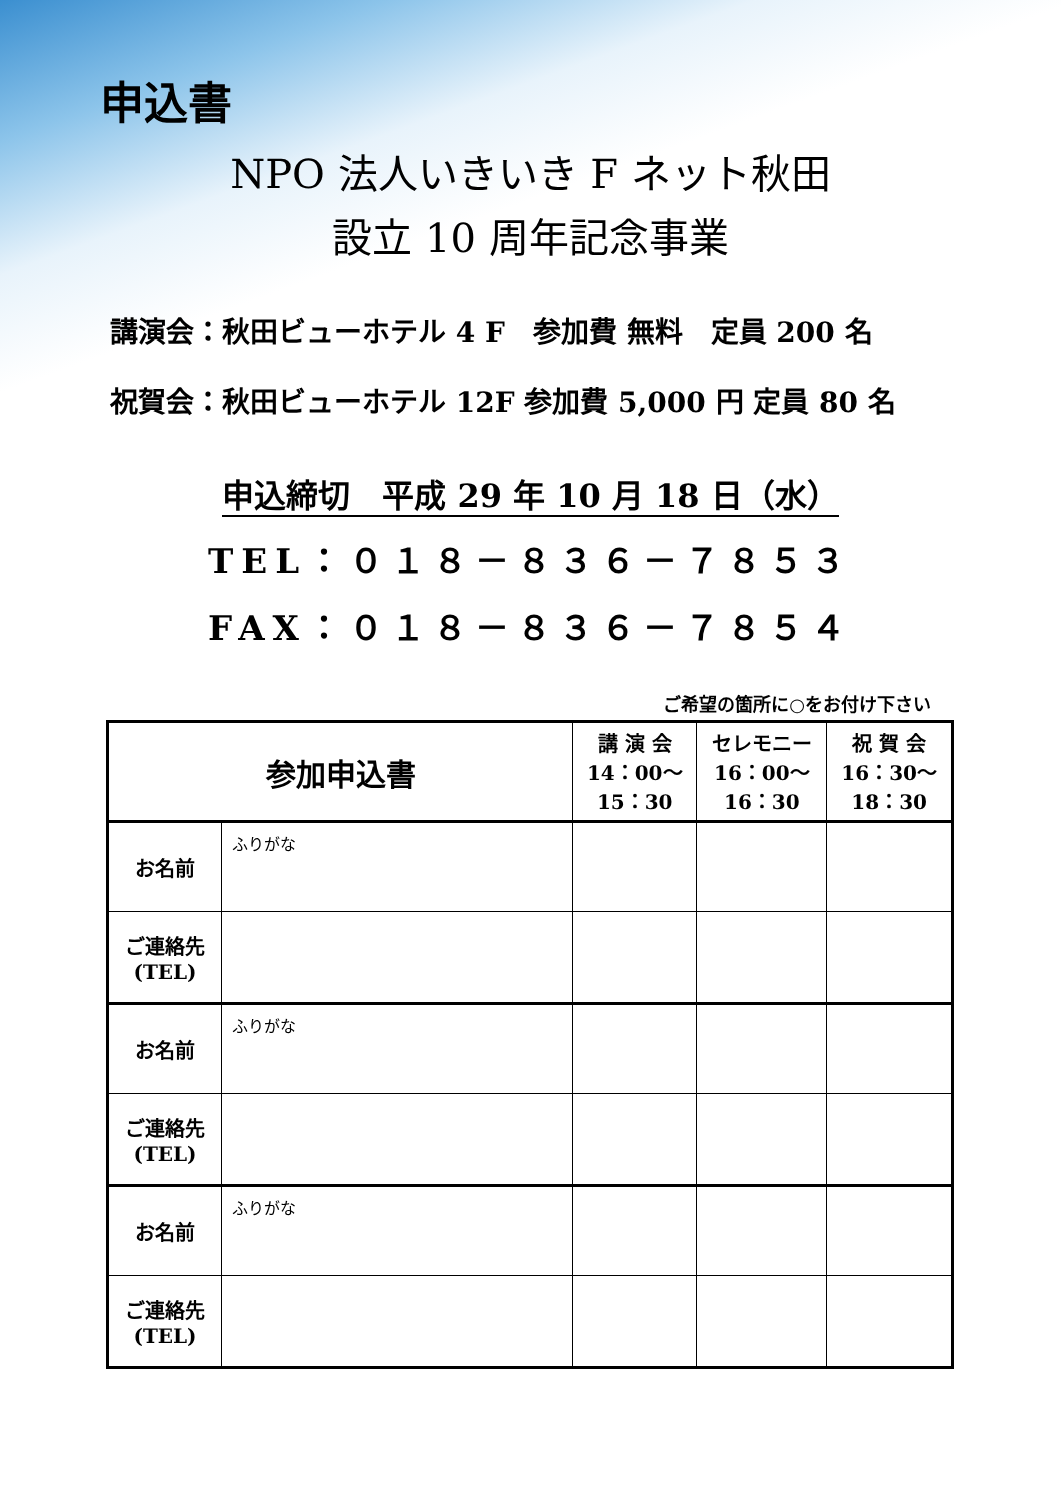申込書
NPO 法人いきいき F ネット秋田
設立 10 周年記念事業
講演会：秋田ビューホテル 4 F　参加費 無料　定員 200 名
祝賀会：秋田ビューホテル 12F 参加費 5,000 円 定員 80 名
申込締切　平成 29 年 10 月 18 日（水）
TEL：０１８－８３６－７８５３
FAX：０１８－８３６－７８５４
ご希望の箇所に○をお付け下さい
| 参加申込書 | | 講 演 会 14：00～ 15：30 | セレモニー 16：00～ 16：30 | 祝 賀 会 16：30～ 18：30 |
| --- | --- | --- | --- | --- |
| お名前 | ふりがな | | | |
| ご連絡先 (TEL) | | | | |
| お名前 | ふりがな | | | |
| ご連絡先 (TEL) | | | | |
| お名前 | ふりがな | | | |
| ご連絡先 (TEL) | | | | |